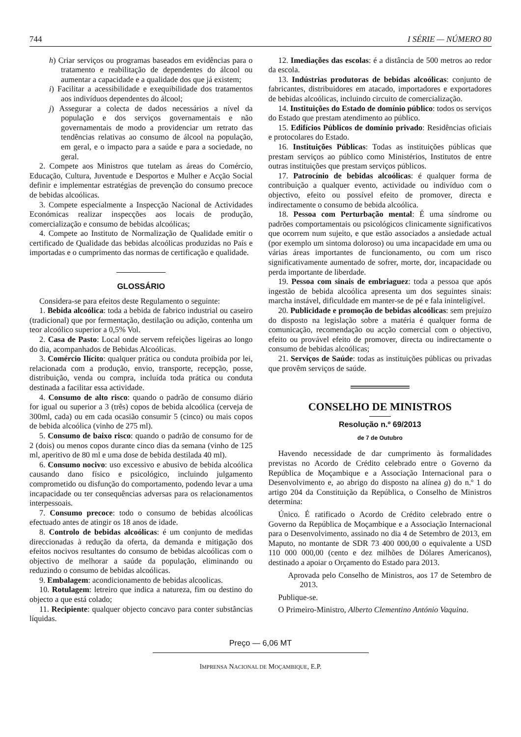744 I SÉRIE — NÚMERO 80
h) Criar serviços ou programas baseados em evidências para o tratamento e reabilitação de dependentes do álcool ou aumentar a capacidade e a qualidade dos que já existem;
i) Facilitar a acessibilidade e exequibilidade dos tratamentos aos indivíduos dependentes do álcool;
j) Assegurar a colecta de dados necessários a nível da população e dos serviços governamentais e não governamentais de modo a providenciar um retrato das tendências relativas ao consumo de álcool na população, em geral, e o impacto para a saúde e para a sociedade, no geral.
2. Compete aos Ministros que tutelam as áreas do Comércio, Educação, Cultura, Juventude e Desportos e Mulher e Acção Social definir e implementar estratégias de prevenção do consumo precoce de bebidas alcoólicas.
3. Compete especialmente a Inspecção Nacional de Actividades Económicas realizar inspecções aos locais de produção, comercialização e consumo de bebidas alcoólicas;
4. Compete ao Instituto de Normalização de Qualidade emitir o certificado de Qualidade das bebidas alcoólicas produzidas no País e importadas e o cumprimento das normas de certificação e qualidade.
GLOSSÁRIO
Considera-se para efeitos deste Regulamento o seguinte:
1. Bebida alcoólica: toda a bebida de fabrico industrial ou caseiro (tradicional) que por fermentação, destilação ou adição, contenha um teor alcoólico superior a 0,5% Vol.
2. Casa de Pasto: Local onde servem refeições ligeiras ao longo do dia, acompanhados de Bebidas Alcoólicas.
3. Comércio Ilícito: qualquer prática ou conduta proibida por lei, relacionada com a produção, envio, transporte, recepção, posse, distribuição, venda ou compra, incluída toda prática ou conduta destinada a facilitar essa actividade.
4. Consumo de alto risco: quando o padrão de consumo diário for igual ou superior a 3 (três) copos de bebida alcoólica (cerveja de 300ml, cada) ou em cada ocasião consumir 5 (cinco) ou mais copos de bebida alcoólica (vinho de 275 ml).
5. Consumo de baixo risco: quando o padrão de consumo for de 2 (dois) ou menos copos durante cinco dias da semana (vinho de 125 ml, aperitivo de 80 ml e uma dose de bebida destilada 40 ml).
6. Consumo nocivo: uso excessivo e abusivo de bebida alcoólica causando dano físico e psicológico, incluindo julgamento comprometido ou disfunção do comportamento, podendo levar a uma incapacidade ou ter consequências adversas para os relacionamentos interpessoais.
7. Consumo precoce: todo o consumo de bebidas alcoólicas efectuado antes de atingir os 18 anos de idade.
8. Controlo de bebidas alcoólicas: é um conjunto de medidas direccionadas à redução da oferta, da demanda e mitigação dos efeitos nocivos resultantes do consumo de bebidas alcoólicas com o objectivo de melhorar a saúde da população, eliminando ou reduzindo o consumo de bebidas alcoólicas.
9. Embalagem: acondicionamento de bebidas alcoolicas.
10. Rotulagem: letreiro que indica a natureza, fim ou destino do objecto a que está colado;
11. Recipiente: qualquer objecto concavo para conter substâncias líquidas.
12. Imediações das escolas: é a distância de 500 metros ao redor da escola.
13. Indústrias produtoras de bebidas alcoólicas: conjunto de fabricantes, distribuidores em atacado, importadores e exportadores de bebidas alcoólicas, incluindo circuito de comercialização.
14. Instituições do Estado de domínio público: todos os serviços do Estado que prestam atendimento ao público.
15. Edifícios Públicos de domínio privado: Residências oficiais e protocolares do Estado.
16. Instituições Públicas: Todas as instituições públicas que prestam serviços ao público como Ministérios, Institutos de entre outras instituições que prestam serviços públicos.
17. Patrocínio de bebidas alcoólicas: é qualquer forma de contribuição a qualquer evento, actividade ou indivíduo com o objectivo, efeito ou possível efeito de promover, directa e indirectamente o consumo de bebida alcoólica.
18. Pessoa com Perturbação mental: É uma síndrome ou padrões comportamentais ou psicológicos clinicamente significativos que ocorrem num sujeito, e que estão associados a ansiedade actual (por exemplo um sintoma doloroso) ou uma incapacidade em uma ou várias áreas importantes de funcionamento, ou com um risco significativamente aumentado de sofrer, morte, dor, incapacidade ou perda importante de liberdade.
19. Pessoa com sinais de embriaguez: toda a pessoa que após ingestão de bebida alcoólica apresenta um dos seguintes sinais: marcha instável, dificuldade em manter-se de pé e fala ininteligível.
20. Publicidade e promoção de bebidas alcoólicas: sem prejuízo do disposto na legislação sobre a matéria é qualquer forma de comunicação, recomendação ou acção comercial com o objectivo, efeito ou provável efeito de promover, directa ou indirectamente o consumo de bebidas alcoólicas;
21. Serviços de Saúde: todas as instituições públicas ou privadas que provêm serviços de saúde.
CONSELHO DE MINISTROS
Resolução n.º 69/2013
de 7 de Outubro
Havendo necessidade de dar cumprimento às formalidades previstas no Acordo de Crédito celebrado entre o Governo da República de Moçambique e a Associação Internacional para o Desenvolvimento e, ao abrigo do disposto na alínea g) do n.º 1 do artigo 204 da Constituição da República, o Conselho de Ministros determina:
Único. É ratificado o Acordo de Crédito celebrado entre o Governo da República de Moçambique e a Associação Internacional para o Desenvolvimento, assinado no dia 4 de Setembro de 2013, em Maputo, no montante de SDR 73 400 000,00 o equivalente a USD 110 000 000,00 (cento e dez milhões de Dólares Americanos), destinado a apoiar o Orçamento do Estado para 2013.
Aprovada pelo Conselho de Ministros, aos 17 de Setembro de 2013.
Publique-se.
O Primeiro-Ministro, Alberto Clementino António Vaquina.
Preço — 6,06 MT
IMPRENSA NACIONAL DE MOÇAMBIQUE, E.P.